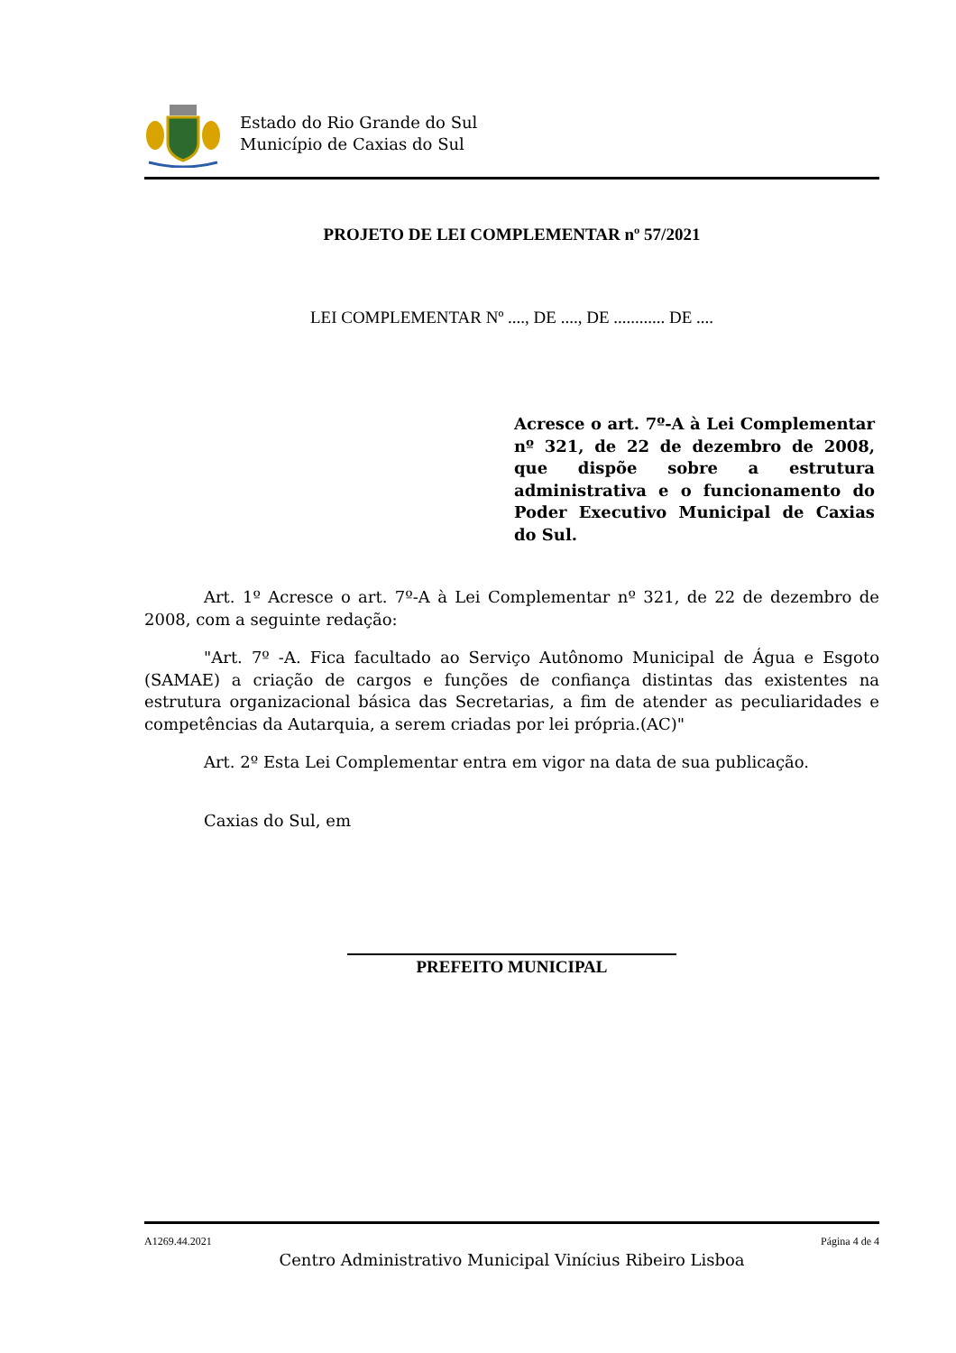Estado do Rio Grande do Sul
Município de Caxias do Sul
PROJETO DE LEI COMPLEMENTAR nº 57/2021
LEI COMPLEMENTAR Nº ...., DE ...., DE ............ DE ....
Acresce o art. 7º-A à Lei Complementar nº 321, de 22 de dezembro de 2008, que dispõe sobre a estrutura administrativa e o funcionamento do Poder Executivo Municipal de Caxias do Sul.
Art. 1º Acresce o art. 7º-A à Lei Complementar nº 321, de 22 de dezembro de 2008, com a seguinte redação:
"Art. 7º -A. Fica facultado ao Serviço Autônomo Municipal de Água e Esgoto (SAMAE) a criação de cargos e funções de confiança distintas das existentes na estrutura organizacional básica das Secretarias, a fim de atender as peculiaridades e competências da Autarquia, a serem criadas por lei própria.(AC)"
Art. 2º Esta Lei Complementar entra em vigor na data de sua publicação.
Caxias do Sul, em
PREFEITO MUNICIPAL
A1269.44.2021 Página 4 de 4
Centro Administrativo Municipal Vinícius Ribeiro Lisboa